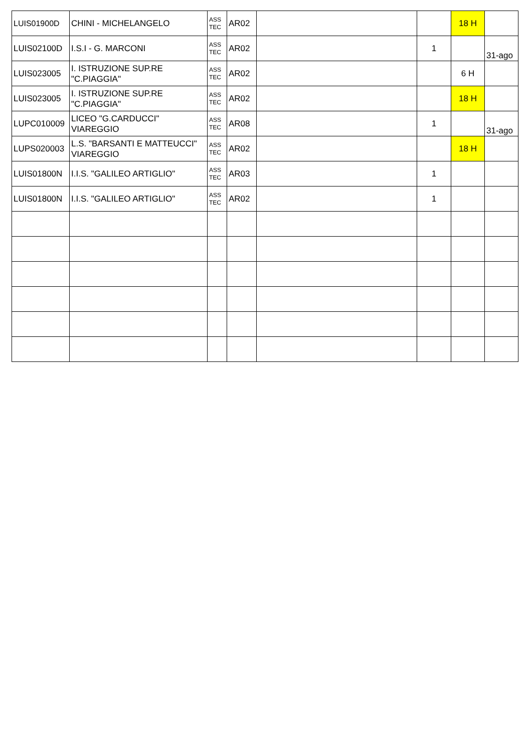| LUIS01900D | CHINI - MICHELANGELO | ASS TEC | AR02 | | | 18 H | |
| LUIS02100D | I.S.I - G. MARCONI | ASS TEC | AR02 | | 1 | | 31-ago |
| LUIS023005 | I. ISTRUZIONE SUP.RE "C.PIAGGIA" | ASS TEC | AR02 | | | 6 H | |
| LUIS023005 | I. ISTRUZIONE SUP.RE "C.PIAGGIA" | ASS TEC | AR02 | | | 18 H | |
| LUPC010009 | LICEO "G.CARDUCCI" VIAREGGIO | ASS TEC | AR08 | | 1 | | 31-ago |
| LUPS020003 | L.S. "BARSANTI E MATTEUCCI" VIAREGGIO | ASS TEC | AR02 | | | 18 H | |
| LUIS01800N | I.I.S. "GALILEO ARTIGLIO" | ASS TEC | AR03 | | 1 | | |
| LUIS01800N | I.I.S. "GALILEO ARTIGLIO" | ASS TEC | AR02 | | 1 | | |